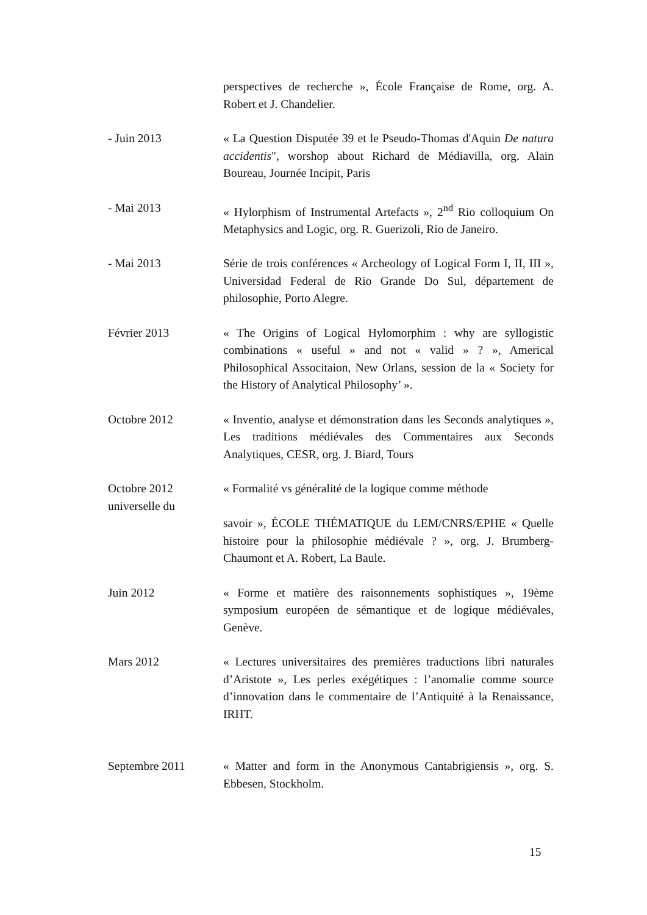perspectives de recherche », École Française de Rome, org. A. Robert et J. Chandelier.
- Juin 2013 « La Question Disputée 39 et le Pseudo-Thomas d'Aquin De natura accidentis", worshop about Richard de Médiavilla, org. Alain Boureau, Journée Incipit, Paris
- Mai 2013 « Hylorphism of Instrumental Artefacts », 2<sup>nd</sup> Rio colloquium On Metaphysics and Logic, org. R. Guerizoli, Rio de Janeiro.
- Mai 2013 Série de trois conférences « Archeology of Logical Form I, II, III », Universidad Federal de Rio Grande Do Sul, département de philosophie, Porto Alegre.
Février 2013 « The Origins of Logical Hylomorphim : why are syllogistic combinations « useful » and not « valid » ? », Americal Philosophical Associtaion, New Orlans, session de la « Society for the History of Analytical Philosophy’ ».
Octobre 2012 « Inventio, analyse et démonstration dans les Seconds analytiques », Les traditions médiévales des Commentaires aux Seconds Analytiques, CESR, org. J. Biard, Tours
Octobre 2012
universelle du
« Formalité vs généralité de la logique comme méthode
savoir », ÉCOLE THÉMATIQUE du LEM/CNRS/EPHE « Quelle histoire pour la philosophie médiévale ? », org. J. Brumberg-Chaumont et A. Robert, La Baule.
Juin 2012 « Forme et matière des raisonnements sophistiques », 19ème symposium européen de sémantique et de logique médiévales, Genève.
Mars 2012 « Lectures universitaires des premières traductions libri naturales d’Aristote », Les perles exégétiques : l’anomalie comme source d’innovation dans le commentaire de l’Antiquité à la Renaissance, IRHT.
Septembre 2011 « Matter and form in the Anonymous Cantabrigiensis », org. S. Ebbesen, Stockholm.
15